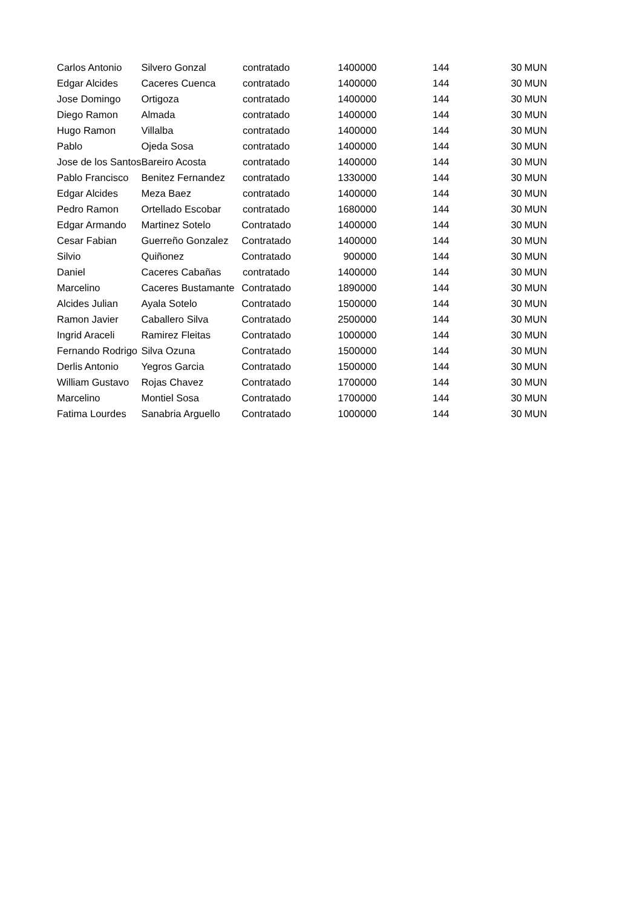| Carlos Antonio | Silvero Gonzal | contratado | 1400000 | 144 | 30 | MUN |
| Edgar Alcides | Caceres Cuenca | contratado | 1400000 | 144 | 30 | MUN |
| Jose Domingo | Ortigoza | contratado | 1400000 | 144 | 30 | MUN |
| Diego Ramon | Almada | contratado | 1400000 | 144 | 30 | MUN |
| Hugo Ramon | Villalba | contratado | 1400000 | 144 | 30 | MUN |
| Pablo | Ojeda Sosa | contratado | 1400000 | 144 | 30 | MUN |
| Jose de los Santos | Bareiro Acosta | contratado | 1400000 | 144 | 30 | MUN |
| Pablo Francisco | Benitez Fernandez | contratado | 1330000 | 144 | 30 | MUN |
| Edgar Alcides | Meza Baez | contratado | 1400000 | 144 | 30 | MUN |
| Pedro Ramon | Ortellado Escobar | contratado | 1680000 | 144 | 30 | MUN |
| Edgar Armando | Martinez Sotelo | Contratado | 1400000 | 144 | 30 | MUN |
| Cesar Fabian | Guerreño Gonzalez | Contratado | 1400000 | 144 | 30 | MUN |
| Silvio | Quiñonez | Contratado | 900000 | 144 | 30 | MUN |
| Daniel | Caceres Cabañas | contratado | 1400000 | 144 | 30 | MUN |
| Marcelino | Caceres Bustamante | Contratado | 1890000 | 144 | 30 | MUN |
| Alcides Julian | Ayala Sotelo | Contratado | 1500000 | 144 | 30 | MUN |
| Ramon Javier | Caballero Silva | Contratado | 2500000 | 144 | 30 | MUN |
| Ingrid Araceli | Ramirez Fleitas | Contratado | 1000000 | 144 | 30 | MUN |
| Fernando Rodrigo | Silva Ozuna | Contratado | 1500000 | 144 | 30 | MUN |
| Derlis Antonio | Yegros Garcia | Contratado | 1500000 | 144 | 30 | MUN |
| William Gustavo | Rojas Chavez | Contratado | 1700000 | 144 | 30 | MUN |
| Marcelino | Montiel Sosa | Contratado | 1700000 | 144 | 30 | MUN |
| Fatima Lourdes | Sanabria Arguello | Contratado | 1000000 | 144 | 30 | MUN |